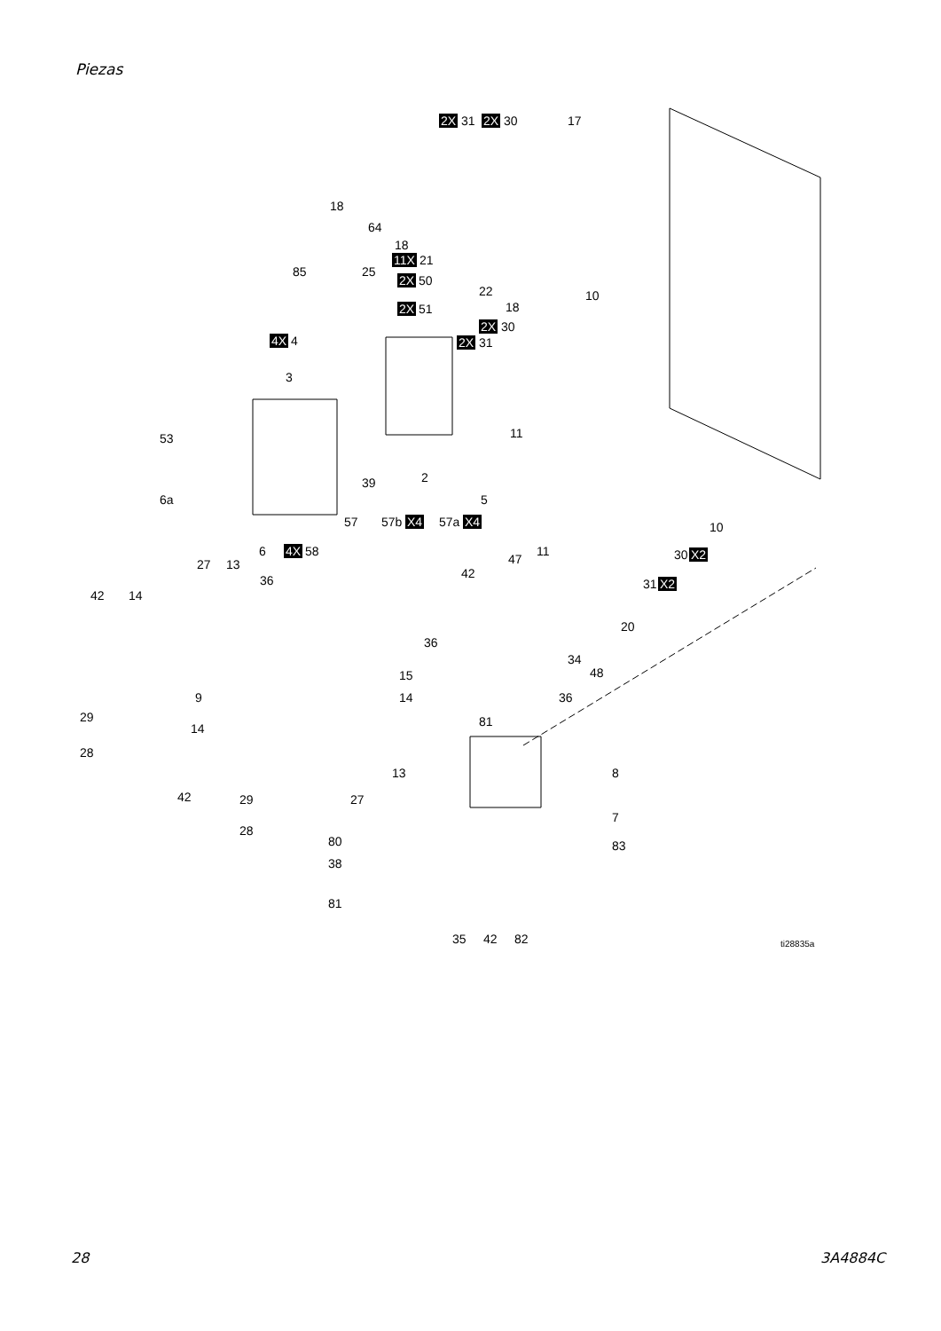Piezas
2X 31 2X 30 17
18
64
18
11X 21
85 25
2X 50
22
18 2X 51
10
2X 30
2X 31 4X 4
3
53 11
39 2
6a 5
10 57 57b X4 57a X4
6 4X 58 11 30 X2
27 13 47
42 36 31 X2
42 14
20
36
34
48 15
9 14 36
29
14 81
28
13 8
42 29 27
7
28
80 83
38
81
35 42 82 ti28835a
28 3A4884C